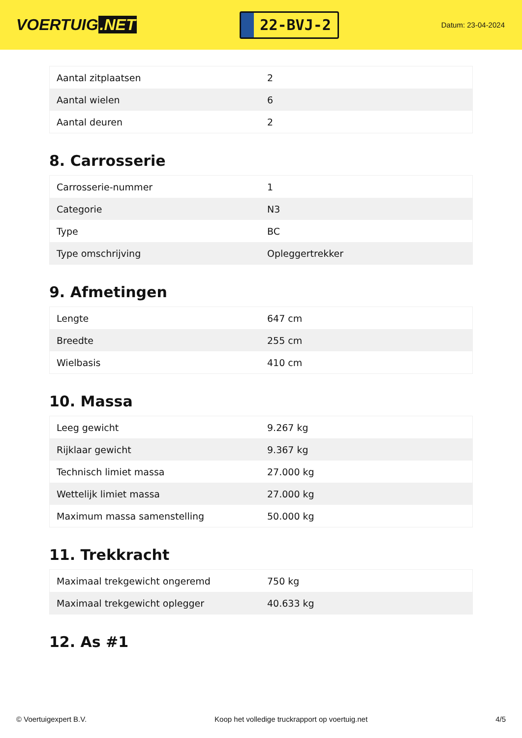VOERTUIG.NET
22-BVJ-2
Datum: 23-04-2024
| Aantal zitplaatsen | 2 |
| Aantal wielen | 6 |
| Aantal deuren | 2 |
8. Carrosserie
| Carrosserie-nummer | 1 |
| Categorie | N3 |
| Type | BC |
| Type omschrijving | Opleggertrekker |
9. Afmetingen
| Lengte | 647 cm |
| Breedte | 255 cm |
| Wielbasis | 410 cm |
10. Massa
| Leeg gewicht | 9.267 kg |
| Rijklaar gewicht | 9.367 kg |
| Technisch limiet massa | 27.000 kg |
| Wettelijk limiet massa | 27.000 kg |
| Maximum massa samenstelling | 50.000 kg |
11. Trekkracht
| Maximaal trekgewicht ongeremd | 750 kg |
| Maximaal trekgewicht oplegger | 40.633 kg |
12. As #1
© Voertuigexpert B.V. Koop het volledige truckrapport op voertuig.net 4/5